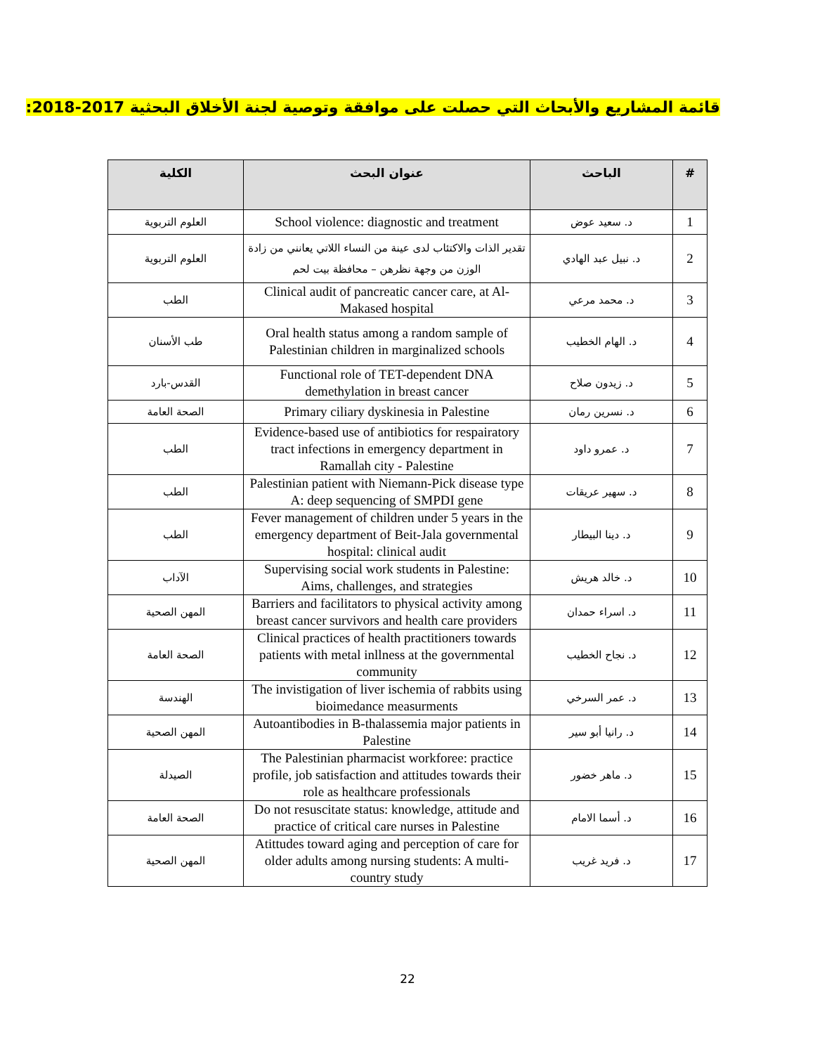قائمة المشاريع والأبحاث التي حصلت على موافقة وتوصية لجنة الأخلاق البحثية 2017-2018:
| # | الباحث | عنوان البحث | الكلية |
| --- | --- | --- | --- |
| 1 | د. سعيد عوض | School violence: diagnostic and treatment | العلوم التربوية |
| 2 | د. نبيل عبد الهادي | تقدير الذات والاكتئاب لدى عينة من النساء اللاتي يعانني من زادة الوزن من وجهة نظرهن – محافظة بيت لحم | العلوم التربوية |
| 3 | د. محمد مرعي | Clinical audit of pancreatic cancer care, at Al-Makased hospital | الطب |
| 4 | د. الهام الخطيب | Oral health status among a random sample of Palestinian children in marginalized schools | طب الأسنان |
| 5 | د. زيدون صلاح | Functional role of TET-dependent DNA demethylation in breast cancer | القدس-بارد |
| 6 | د. نسرين رمان | Primary ciliary dyskinesia in Palestine | الصحة العامة |
| 7 | د. عمرو داود | Evidence-based use of antibiotics for respairatory tract infections in emergency department in Ramallah city - Palestine | الطب |
| 8 | د. سهير عريقات | Palestinian patient with Niemann-Pick disease type A: deep sequencing of SMPDI gene | الطب |
| 9 | د. دينا البيطار | Fever management of children under 5 years in the emergency department of Beit-Jala governmental hospital: clinical audit | الطب |
| 10 | د. خالد هريش | Supervising social work students in Palestine: Aims, challenges, and strategies | الآداب |
| 11 | د. اسراء حمدان | Barriers and facilitators to physical activity among breast cancer survivors and health care providers | المهن الصحية |
| 12 | د. نجاح الخطيب | Clinical practices of health practitioners towards patients with metal inllness at the governmental community | الصحة العامة |
| 13 | د. عمر السرخي | The invistigation of liver ischemia of rabbits using bioimedance measurments | الهندسة |
| 14 | د. رانيا أبو سير | Autoantibodies in B-thalassemia major patients in Palestine | المهن الصحية |
| 15 | د. ماهر خضور | The Palestinian pharmacist workforee: practice profile, job satisfaction and attitudes towards their role as healthcare professionals | الصيدلة |
| 16 | د. أسما الامام | Do not resuscitate status: knowledge, attitude and practice of critical care nurses in Palestine | الصحة العامة |
| 17 | د. فريد غريب | Atittudes toward aging and perception of care for older adults among nursing students: A multi-country study | المهن الصحية |
22